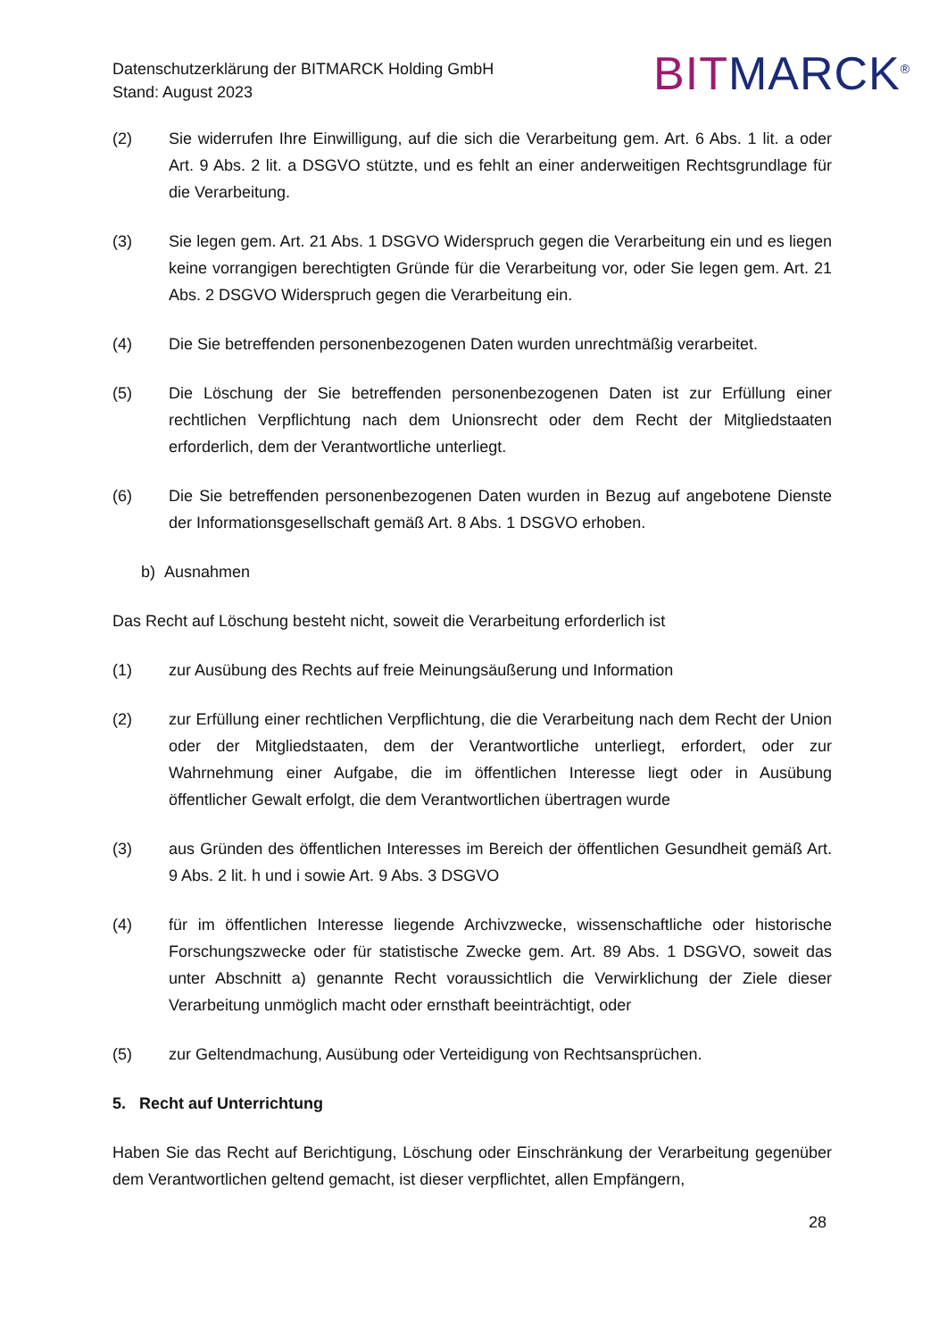Datenschutzerklärung der BITMARCK Holding GmbH
Stand: August 2023
BIT MARCK<sup>®</sup>
(2) Sie widerrufen Ihre Einwilligung, auf die sich die Verarbeitung gem. Art. 6 Abs. 1 lit. a oder Art. 9 Abs. 2 lit. a DSGVO stützte, und es fehlt an einer anderweitigen Rechtsgrundlage für die Verarbeitung.
(3) Sie legen gem. Art. 21 Abs. 1 DSGVO Widerspruch gegen die Verarbeitung ein und es liegen keine vorrangigen berechtigten Gründe für die Verarbeitung vor, oder Sie legen gem. Art. 21 Abs. 2 DSGVO Widerspruch gegen die Verarbeitung ein.
(4) Die Sie betreffenden personenbezogenen Daten wurden unrechtmäßig verarbeitet.
(5) Die Löschung der Sie betreffenden personenbezogenen Daten ist zur Erfüllung einer rechtlichen Verpflichtung nach dem Unionsrecht oder dem Recht der Mitgliedstaaten erforderlich, dem der Verantwortliche unterliegt.
(6) Die Sie betreffenden personenbezogenen Daten wurden in Bezug auf angebotene Dienste der Informationsgesellschaft gemäß Art. 8 Abs. 1 DSGVO erhoben.
b) Ausnahmen
Das Recht auf Löschung besteht nicht, soweit die Verarbeitung erforderlich ist
(1) zur Ausübung des Rechts auf freie Meinungsäußerung und Information
(2) zur Erfüllung einer rechtlichen Verpflichtung, die die Verarbeitung nach dem Recht der Union oder der Mitgliedstaaten, dem der Verantwortliche unterliegt, erfordert, oder zur Wahrnehmung einer Aufgabe, die im öffentlichen Interesse liegt oder in Ausübung öffentlicher Gewalt erfolgt, die dem Verantwortlichen übertragen wurde
(3) aus Gründen des öffentlichen Interesses im Bereich der öffentlichen Gesundheit gemäß Art. 9 Abs. 2 lit. h und i sowie Art. 9 Abs. 3 DSGVO
(4) für im öffentlichen Interesse liegende Archivzwecke, wissenschaftliche oder historische Forschungszwecke oder für statistische Zwecke gem. Art. 89 Abs. 1 DSGVO, soweit das unter Abschnitt a) genannte Recht voraussichtlich die Verwirklichung der Ziele dieser Verarbeitung unmöglich macht oder ernsthaft beeinträchtigt, oder
(5) zur Geltendmachung, Ausübung oder Verteidigung von Rechtsansprüchen.
5. Recht auf Unterrichtung
Haben Sie das Recht auf Berichtigung, Löschung oder Einschränkung der Verarbeitung gegenüber dem Verantwortlichen geltend gemacht, ist dieser verpflichtet, allen Empfängern,
28